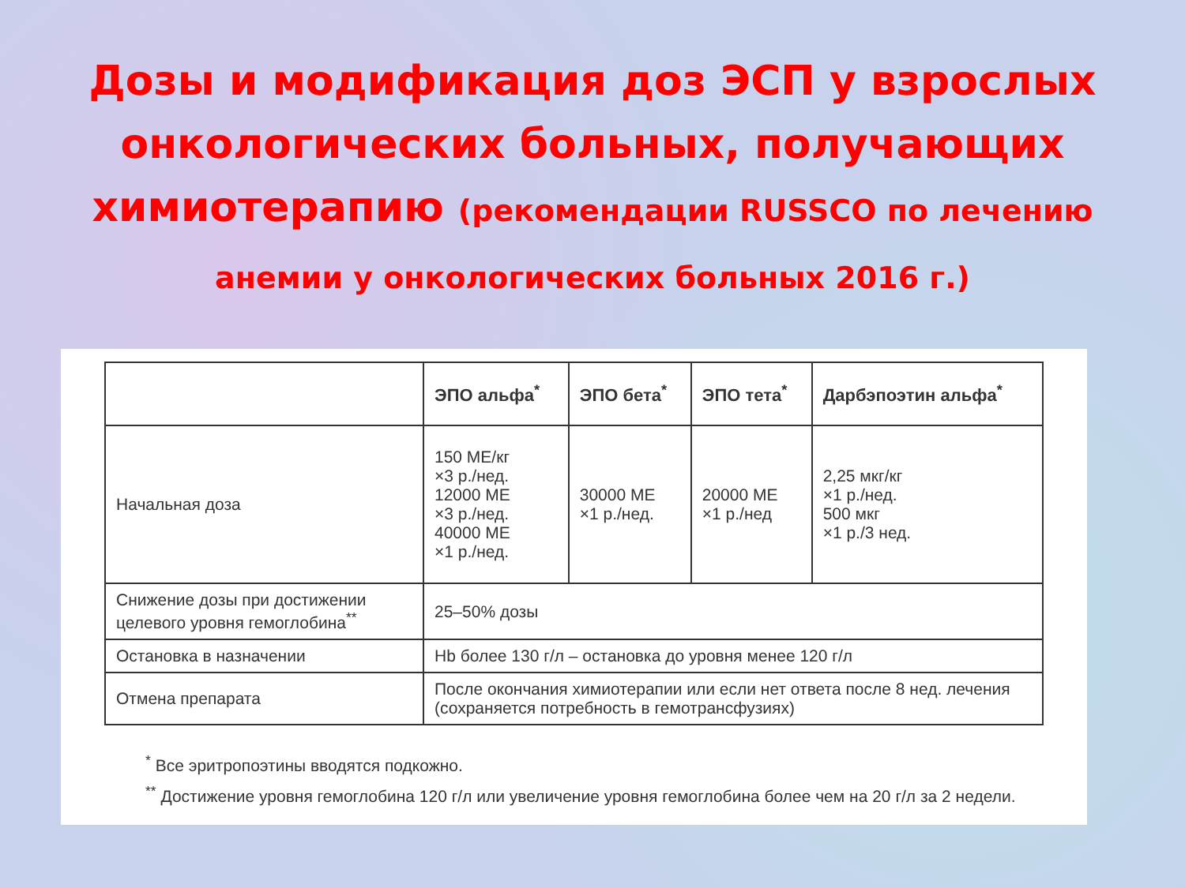Дозы и модификация доз ЭСП у взрослых онкологических больных, получающих химиотерапию (рекомендации RUSSCO по лечению анемии у онкологических больных 2016 г.)
| | ЭПО альфа<sup>*</sup> | ЭПО бета<sup>*</sup> | ЭПО тета<sup>*</sup> | Дарбэпоэтин альфа<sup>*</sup> |
| --- | --- | --- | --- | --- |
| Начальная доза | 150 МЕ/кг ×3 р./нед. 12000 МЕ ×3 р./нед. 40000 МЕ ×1 р./нед. | 30000 МЕ ×1 р./нед. | 20000 МЕ ×1 р./нед | 2,25 мкг/кг ×1 р./нед. 500 мкг ×1 р./3 нед. |
| Снижение дозы при достижении целевого уровня гемоглобина<sup>**</sup> | 25–50% дозы | | | |
| Остановка в назначении | Hb более 130 г/л – остановка до уровня менее 120 г/л | | | |
| Отмена препарата | После окончания химиотерапии или если нет ответа после 8 нед. лечения (сохраняется потребность в гемотрансфузиях) | | | |
<sup>*</sup> Все эритропоэтины вводятся подкожно.
<sup>**</sup> Достижение уровня гемоглобина 120 г/л или увеличение уровня гемоглобина более чем на 20 г/л за 2 недели.